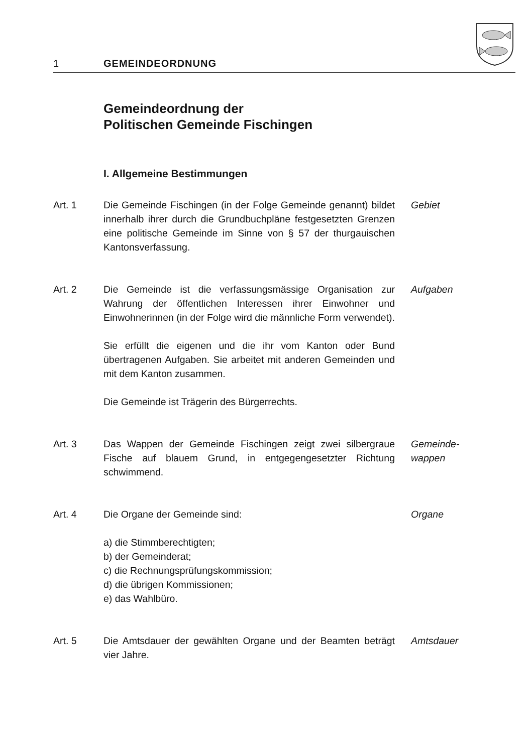1 GEMEINDEORDNUNG
Gemeindeordnung der
Politischen Gemeinde Fischingen
I. Allgemeine Bestimmungen
Art. 1 Die Gemeinde Fischingen (in der Folge Gemeinde genannt) bildet innerhalb ihrer durch die Grundbuch­pläne festgesetzten Grenzen eine politische Gemeinde im Sinne von § 57 der thurgauischen Kantonsverfas­sung.
Gebiet
Art. 2 Die Gemeinde ist die verfassungsmässige Organisation zur Wahrung der öffentlichen Interessen ihrer Einwohner und Einwohnerinnen (in der Folge wird die männliche Form verwendet).
Sie erfüllt die eigenen und die ihr vom Kanton oder Bund übertragenen Aufgaben. Sie arbeitet mit anderen Gemeinden und mit dem Kanton zusammen.
Die Gemeinde ist Trägerin des Bürgerrechts.
Aufgaben
Art. 3 Das Wappen der Gemeinde Fischingen zeigt zwei silbergraue Fische auf blauem Grund, in entgegen­gesetzter Richtung schwimmend.
Gemeinde-
wappen
Art. 4 Die Organe der Gemeinde sind:
a) die Stimmberechtigten;
b) der Gemeinderat;
c) die Rechnungsprüfungskommission;
d) die übrigen Kommissionen;
e) das Wahlbüro.
Organe
Art. 5 Die Amtsdauer der gewählten Organe und der Beamten beträgt vier Jahre.
Amtsdauer